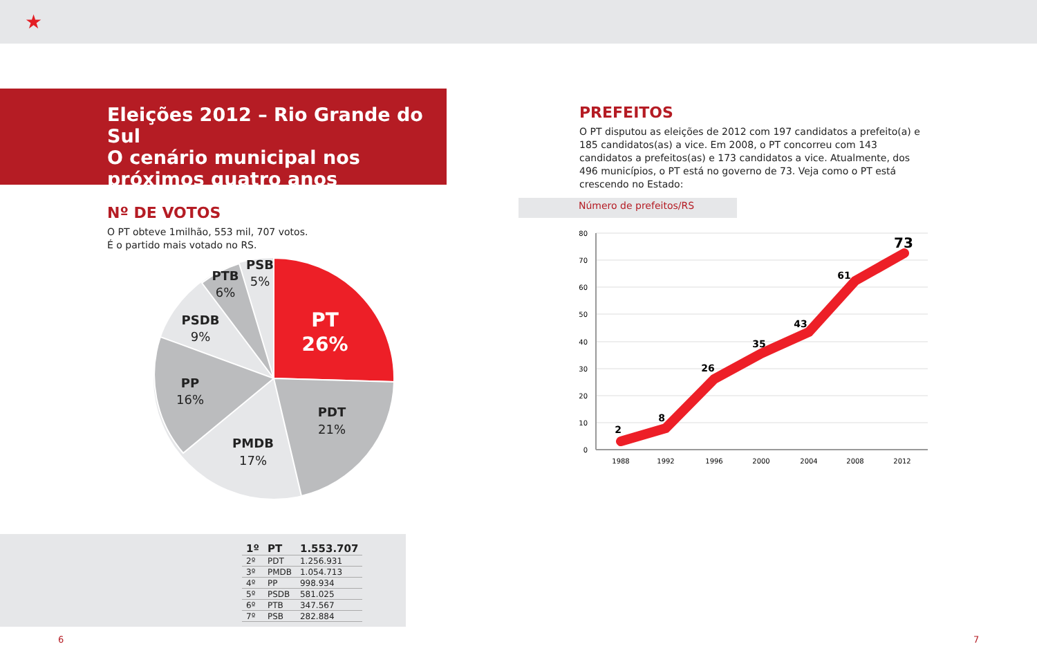★
Eleições 2012 – Rio Grande do Sul
O cenário municipal nos
próximos quatro anos
Nº DE VOTOS
O PT obteve 1milhão, 553 mil, 707 votos.
É o partido mais votado no RS.
PT
26%
PDT
21%
PMDB
17%
PP
16%
PSDB
9%
PTB
6%
PSB
5%
| 1º | PT | 1.553.707 |
| 2º | PDT | 1.256.931 |
| 3º | PMDB | 1.054.713 |
| 4º | PP | 998.934 |
| 5º | PSDB | 581.025 |
| 6º | PTB | 347.567 |
| 7º | PSB | 282.884 |
PREFEITOS
O PT disputou as eleições de 2012 com 197 candidatos a prefeito(a) e 185 candidatos(as) a vice. Em 2008, o PT concorreu com 143 candidatos a prefeitos(as) e 173 candidatos a vice. Atualmente, dos 496 municípios, o PT está no governo de 73. Veja como o PT está crescendo no Estado:
Número de prefeitos/RS
80
70
60
50
40
30
20
10
0
1988
1992
1996
2000
2004
2008
2012
2
8
26
35
43
61
73
6 7